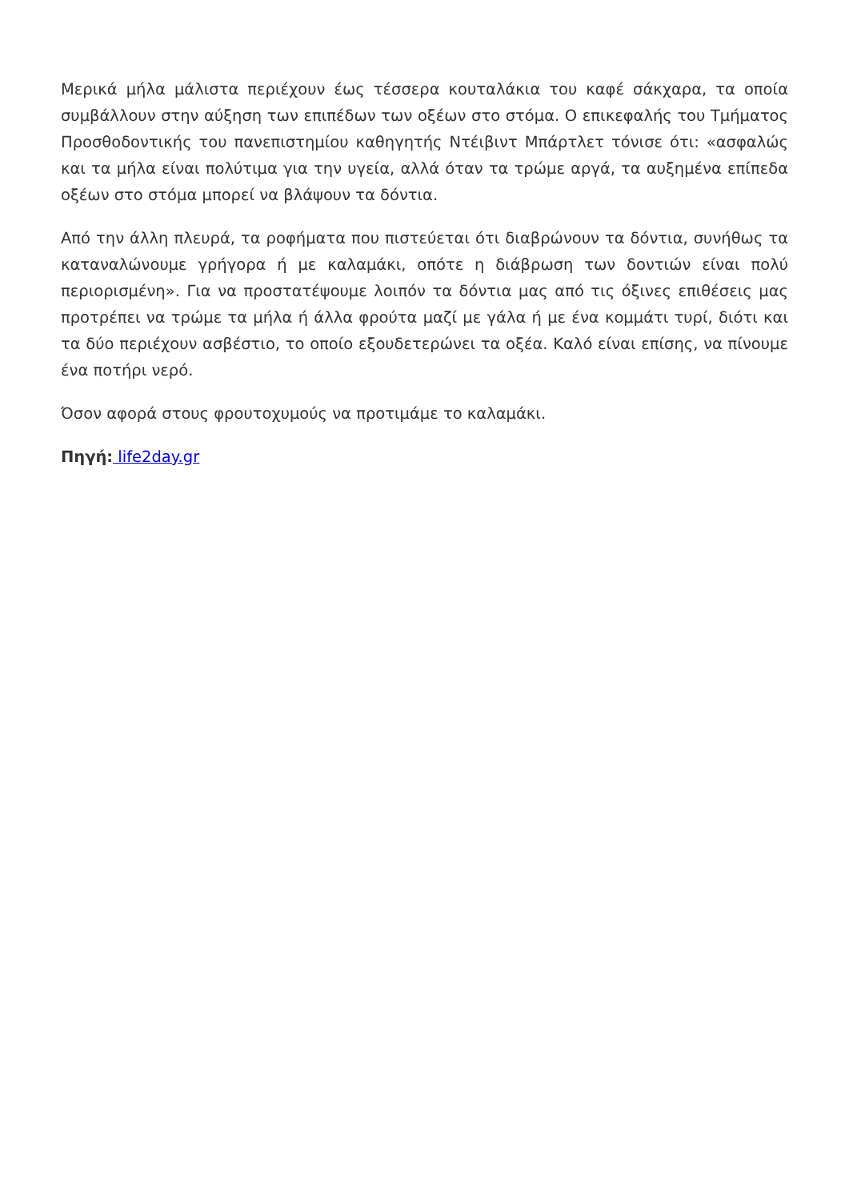Μερικά μήλα μάλιστα περιέχουν έως τέσσερα κουταλάκια του καφέ σάκχαρα, τα οποία συμβάλλουν στην αύξηση των επιπέδων των οξέων στο στόμα. Ο επικεφαλής του Τμήματος Προσθοδοντικής του πανεπιστημίου καθηγητής Ντέιβιντ Μπάρτλετ τόνισε ότι: «ασφαλώς και τα μήλα είναι πολύτιμα για την υγεία, αλλά όταν τα τρώμε αργά, τα αυξημένα επίπεδα οξέων στο στόμα μπορεί να βλάψουν τα δόντια.
Από την άλλη πλευρά, τα ροφήματα που πιστεύεται ότι διαβρώνουν τα δόντια, συνήθως τα καταναλώνουμε γρήγορα ή με καλαμάκι, οπότε η διάβρωση των δοντιών είναι πολύ περιορισμένη». Για να προστατέψουμε λοιπόν τα δόντια μας από τις όξινες επιθέσεις μας προτρέπει να τρώμε τα μήλα ή άλλα φρούτα μαζί με γάλα ή με ένα κομμάτι τυρί, διότι και τα δύο περιέχουν ασβέστιο, το οποίο εξουδετερώνει τα οξέα. Καλό είναι επίσης, να πίνουμε ένα ποτήρι νερό.
Όσον αφορά στους φρουτοχυμούς να προτιμάμε το καλαμάκι.
Πηγή: life2day.gr